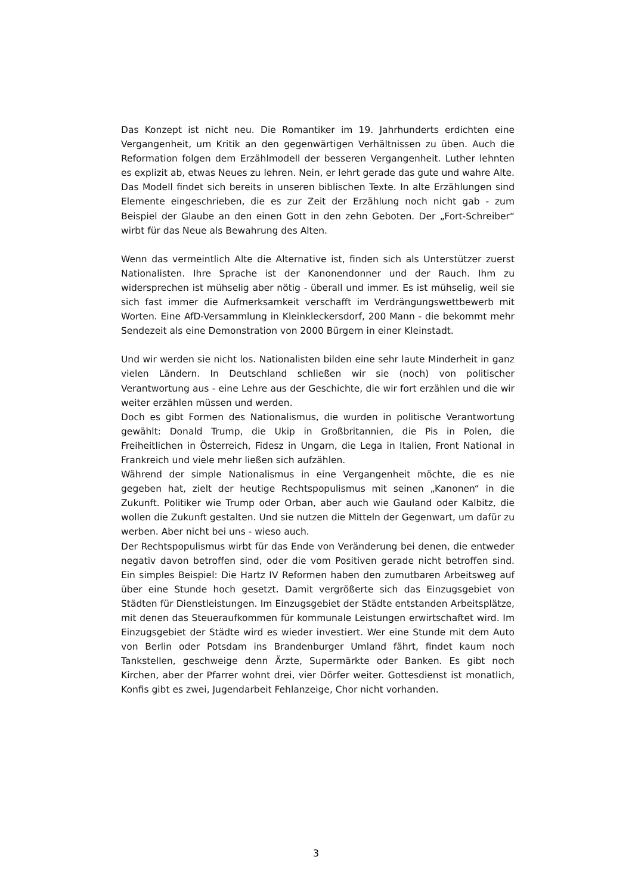Das Konzept ist nicht neu. Die Romantiker im 19. Jahrhunderts erdichten eine Vergangenheit, um Kritik an den gegenwärtigen Verhältnissen zu üben. Auch die Reformation folgen dem Erzählmodell der besseren Vergangenheit. Luther lehnten es explizit ab, etwas Neues zu lehren. Nein, er lehrt gerade das gute und wahre Alte. Das Modell findet sich bereits in unseren biblischen Texte. In alte Erzählungen sind Elemente eingeschrieben, die es zur Zeit der Erzählung noch nicht gab - zum Beispiel der Glaube an den einen Gott in den zehn Geboten. Der „Fort-Schreiber“ wirbt für das Neue als Bewahrung des Alten.
Wenn das vermeintlich Alte die Alternative ist, finden sich als Unterstützer zuerst Nationalisten. Ihre Sprache ist der Kanonendonner und der Rauch. Ihm zu widersprechen ist mühselig aber nötig - überall und immer. Es ist mühselig, weil sie sich fast immer die Aufmerksamkeit verschafft im Verdrängungswettbewerb mit Worten. Eine AfD-Versammlung in Kleinkleckersdorf, 200 Mann - die bekommt mehr Sendezeit als eine Demonstration von 2000 Bürgern in einer Kleinstadt.
Und wir werden sie nicht los. Nationalisten bilden eine sehr laute Minderheit in ganz vielen Ländern. In Deutschland schließen wir sie (noch) von politischer Verantwortung aus - eine Lehre aus der Geschichte, die wir fort erzählen und die wir weiter erzählen müssen und werden.
Doch es gibt Formen des Nationalismus, die wurden in politische Verantwortung gewählt: Donald Trump, die Ukip in Großbritannien, die Pis in Polen, die Freiheitlichen in Österreich, Fidesz in Ungarn, die Lega in Italien, Front National in Frankreich und viele mehr ließen sich aufzählen.
Während der simple Nationalismus in eine Vergangenheit möchte, die es nie gegeben hat, zielt der heutige Rechtspopulismus mit seinen „Kanonen“ in die Zukunft. Politiker wie Trump oder Orban, aber auch wie Gauland oder Kalbitz, die wollen die Zukunft gestalten. Und sie nutzen die Mitteln der Gegenwart, um dafür zu werben. Aber nicht bei uns - wieso auch.
Der Rechtspopulismus wirbt für das Ende von Veränderung bei denen, die entweder negativ davon betroffen sind, oder die vom Positiven gerade nicht betroffen sind. Ein simples Beispiel: Die Hartz IV Reformen haben den zumutbaren Arbeitsweg auf über eine Stunde hoch gesetzt. Damit vergrößerte sich das Einzugsgebiet von Städten für Dienstleistungen. Im Einzugsgebiet der Städte entstanden Arbeitsplätze, mit denen das Steueraufkommen für kommunale Leistungen erwirtschaftet wird. Im Einzugsgebiet der Städte wird es wieder investiert. Wer eine Stunde mit dem Auto von Berlin oder Potsdam ins Brandenburger Umland fährt, findet kaum noch Tankstellen, geschweige denn Ärzte, Supermärkte oder Banken. Es gibt noch Kirchen, aber der Pfarrer wohnt drei, vier Dörfer weiter. Gottesdienst ist monatlich, Konfis gibt es zwei, Jugendarbeit Fehlanzeige, Chor nicht vorhanden.
3